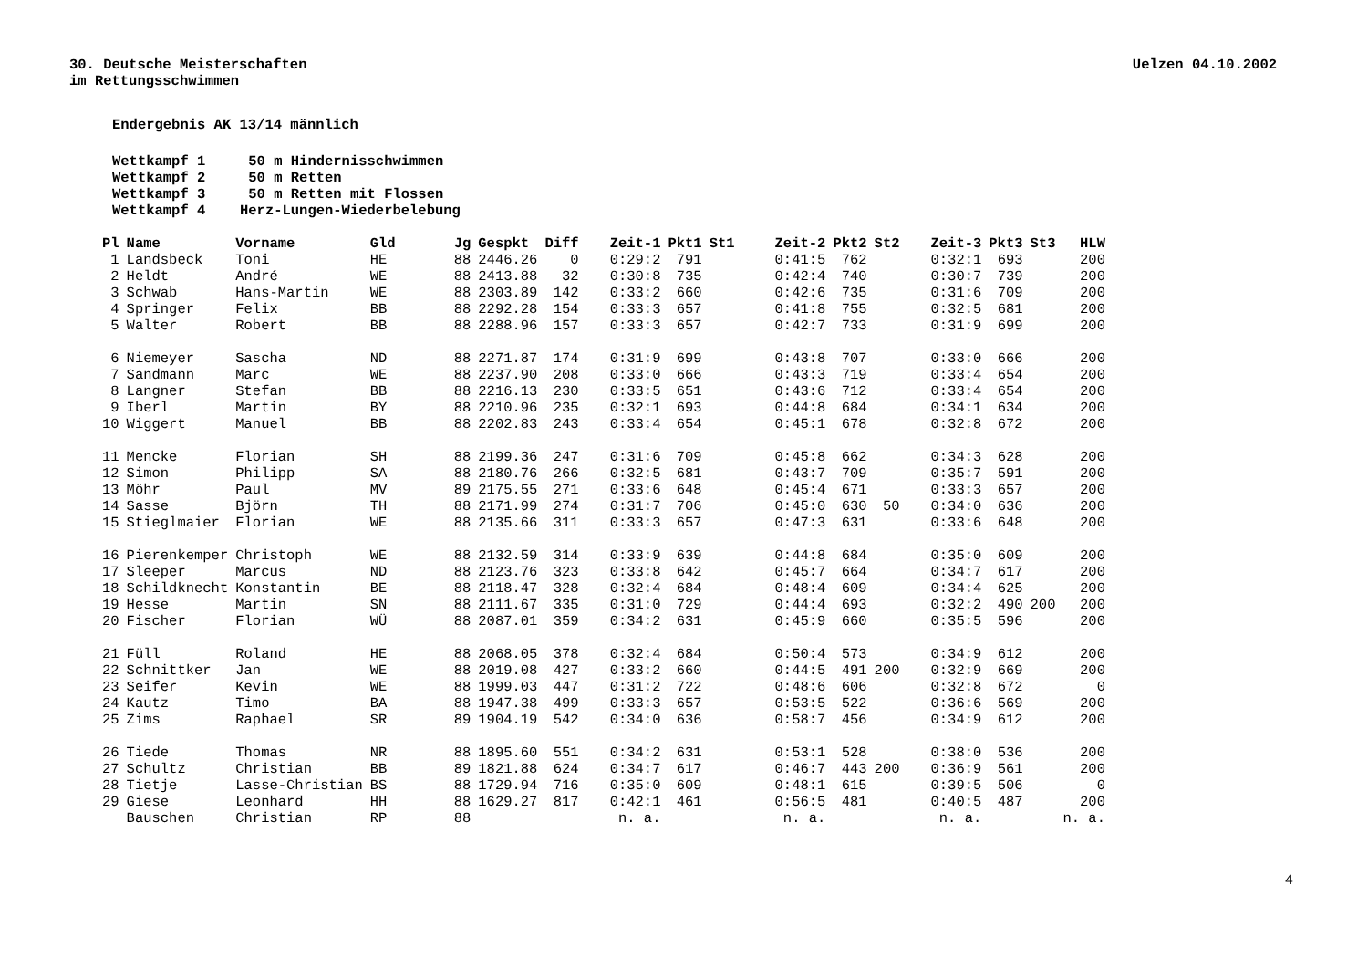30. Deutsche Meisterschaften
im Rettungsschwimmen
Uelzen 04.10.2002
Endergebnis AK 13/14 männlich
Wettkampf 1 50 m Hindernisschwimmen
Wettkampf 2 50 m Retten
Wettkampf 3 50 m Retten mit Flossen
Wettkampf 4 Herz-Lungen-Wiederbelebung
| Pl | Name | Vorname | Gld | Jg | Gespkt | Diff | Zeit-1 | Pkt1 | St1 | Zeit-2 | Pkt2 | St2 | Zeit-3 | Pkt3 | St3 | HLW |
| --- | --- | --- | --- | --- | --- | --- | --- | --- | --- | --- | --- | --- | --- | --- | --- | --- |
| 1 | Landsbeck | Toni | HE | 88 | 2446.26 | 0 | 0:29:2 | 791 | | 0:41:5 | 762 | | 0:32:1 | 693 | | 200 |
| 2 | Heldt | André | WE | 88 | 2413.88 | 32 | 0:30:8 | 735 | | 0:42:4 | 740 | | 0:30:7 | 739 | | 200 |
| 3 | Schwab | Hans-Martin | WE | 88 | 2303.89 | 142 | 0:33:2 | 660 | | 0:42:6 | 735 | | 0:31:6 | 709 | | 200 |
| 4 | Springer | Felix | BB | 88 | 2292.28 | 154 | 0:33:3 | 657 | | 0:41:8 | 755 | | 0:32:5 | 681 | | 200 |
| 5 | Walter | Robert | BB | 88 | 2288.96 | 157 | 0:33:3 | 657 | | 0:42:7 | 733 | | 0:31:9 | 699 | | 200 |
| 6 | Niemeyer | Sascha | ND | 88 | 2271.87 | 174 | 0:31:9 | 699 | | 0:43:8 | 707 | | 0:33:0 | 666 | | 200 |
| 7 | Sandmann | Marc | WE | 88 | 2237.90 | 208 | 0:33:0 | 666 | | 0:43:3 | 719 | | 0:33:4 | 654 | | 200 |
| 8 | Langner | Stefan | BB | 88 | 2216.13 | 230 | 0:33:5 | 651 | | 0:43:6 | 712 | | 0:33:4 | 654 | | 200 |
| 9 | Iberl | Martin | BY | 88 | 2210.96 | 235 | 0:32:1 | 693 | | 0:44:8 | 684 | | 0:34:1 | 634 | | 200 |
| 10 | Wiggert | Manuel | BB | 88 | 2202.83 | 243 | 0:33:4 | 654 | | 0:45:1 | 678 | | 0:32:8 | 672 | | 200 |
| 11 | Mencke | Florian | SH | 88 | 2199.36 | 247 | 0:31:6 | 709 | | 0:45:8 | 662 | | 0:34:3 | 628 | | 200 |
| 12 | Simon | Philipp | SA | 88 | 2180.76 | 266 | 0:32:5 | 681 | | 0:43:7 | 709 | | 0:35:7 | 591 | | 200 |
| 13 | Möhr | Paul | MV | 89 | 2175.55 | 271 | 0:33:6 | 648 | | 0:45:4 | 671 | | 0:33:3 | 657 | | 200 |
| 14 | Sasse | Björn | TH | 88 | 2171.99 | 274 | 0:31:7 | 706 | | 0:45:0 | 630 | 50 | 0:34:0 | 636 | | 200 |
| 15 | Stieglmaier | Florian | WE | 88 | 2135.66 | 311 | 0:33:3 | 657 | | 0:47:3 | 631 | | 0:33:6 | 648 | | 200 |
| 16 | Pierenkemper | Christoph | WE | 88 | 2132.59 | 314 | 0:33:9 | 639 | | 0:44:8 | 684 | | 0:35:0 | 609 | | 200 |
| 17 | Sleeper | Marcus | ND | 88 | 2123.76 | 323 | 0:33:8 | 642 | | 0:45:7 | 664 | | 0:34:7 | 617 | | 200 |
| 18 | Schildknecht | Konstantin | BE | 88 | 2118.47 | 328 | 0:32:4 | 684 | | 0:48:4 | 609 | | 0:34:4 | 625 | | 200 |
| 19 | Hesse | Martin | SN | 88 | 2111.67 | 335 | 0:31:0 | 729 | | 0:44:4 | 693 | | 0:32:2 | 490 | 200 | 200 |
| 20 | Fischer | Florian | WÜ | 88 | 2087.01 | 359 | 0:34:2 | 631 | | 0:45:9 | 660 | | 0:35:5 | 596 | | 200 |
| 21 | Füll | Roland | HE | 88 | 2068.05 | 378 | 0:32:4 | 684 | | 0:50:4 | 573 | | 0:34:9 | 612 | | 200 |
| 22 | Schnittker | Jan | WE | 88 | 2019.08 | 427 | 0:33:2 | 660 | | 0:44:5 | 491 | 200 | 0:32:9 | 669 | | 200 |
| 23 | Seifer | Kevin | WE | 88 | 1999.03 | 447 | 0:31:2 | 722 | | 0:48:6 | 606 | | 0:32:8 | 672 | | 0 |
| 24 | Kautz | Timo | BA | 88 | 1947.38 | 499 | 0:33:3 | 657 | | 0:53:5 | 522 | | 0:36:6 | 569 | | 200 |
| 25 | Zims | Raphael | SR | 89 | 1904.19 | 542 | 0:34:0 | 636 | | 0:58:7 | 456 | | 0:34:9 | 612 | | 200 |
| 26 | Tiede | Thomas | NR | 88 | 1895.60 | 551 | 0:34:2 | 631 | | 0:53:1 | 528 | | 0:38:0 | 536 | | 200 |
| 27 | Schultz | Christian | BB | 89 | 1821.88 | 624 | 0:34:7 | 617 | | 0:46:7 | 443 | 200 | 0:36:9 | 561 | | 200 |
| 28 | Tietje | Lasse-Christian | BS | 88 | 1729.94 | 716 | 0:35:0 | 609 | | 0:48:1 | 615 | | 0:39:5 | 506 | | 0 |
| 29 | Giese | Leonhard | HH | 88 | 1629.27 | 817 | 0:42:1 | 461 | | 0:56:5 | 481 | | 0:40:5 | 487 | | 200 |
| | Bauschen | Christian | RP | 88 | | | n. a. | | | n. a. | | | n. a. | | | n. a. |
4